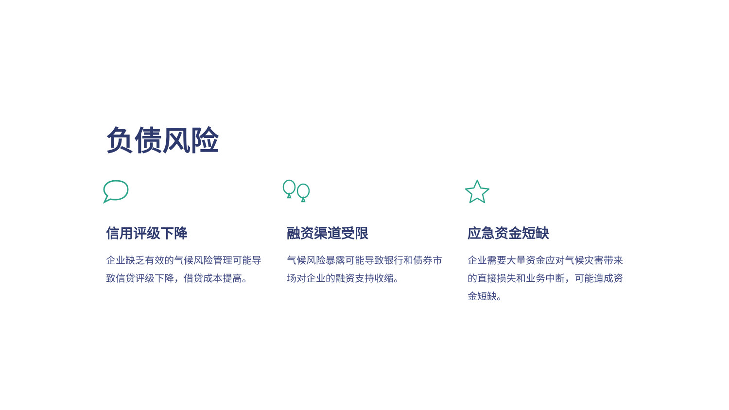负债风险
信用评级下降
企业缺乏有效的气候风险管理可能导致信贷评级下降，借贷成本提高。
融资渠道受限
气候风险暴露可能导致银行和债券市场对企业的融资支持收缩。
应急资金短缺
企业需要大量资金应对气候灾害带来的直接损失和业务中断，可能造成资金短缺。